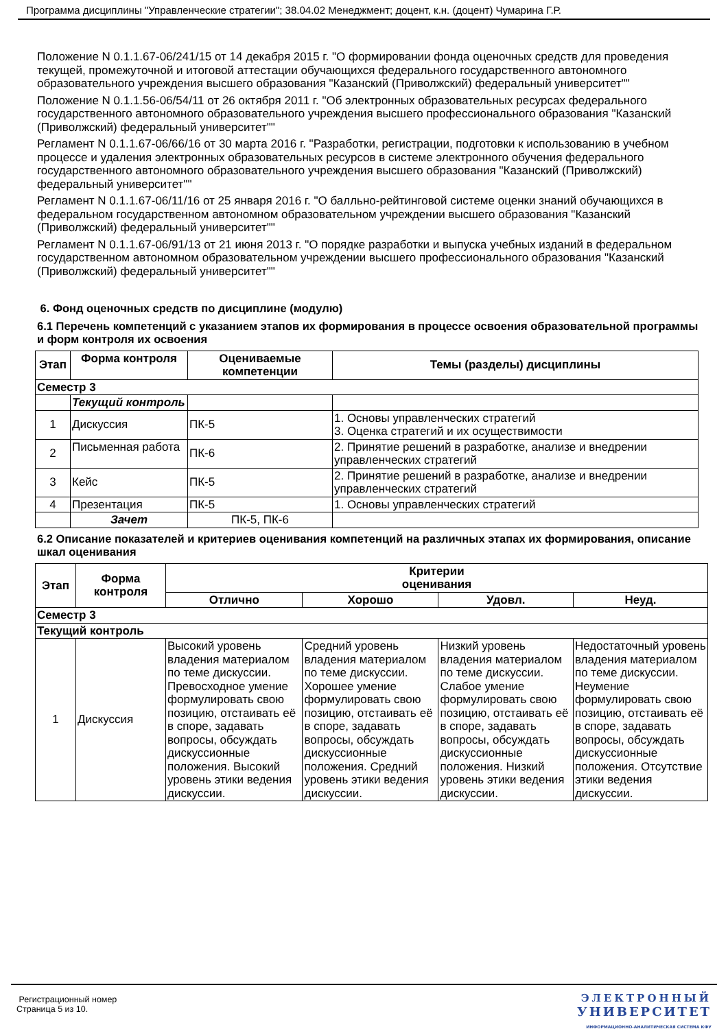Программа дисциплины "Управленческие стратегии"; 38.04.02 Менеджмент; доцент, к.н. (доцент) Чумарина Г.Р.
Положение N 0.1.1.67-06/241/15 от 14 декабря 2015 г. "О формировании фонда оценочных средств для проведения текущей, промежуточной и итоговой аттестации обучающихся федерального государственного автономного образовательного учреждения высшего образования "Казанский (Приволжский) федеральный университет""
Положение N 0.1.1.56-06/54/11 от 26 октября 2011 г. "Об электронных образовательных ресурсах федерального государственного автономного образовательного учреждения высшего профессионального образования "Казанский (Приволжский) федеральный университет""
Регламент N 0.1.1.67-06/66/16 от 30 марта 2016 г. "Разработки, регистрации, подготовки к использованию в учебном процессе и удаления электронных образовательных ресурсов в системе электронного обучения федерального государственного автономного образовательного учреждения высшего образования "Казанский (Приволжский) федеральный университет""
Регламент N 0.1.1.67-06/11/16 от 25 января 2016 г. "О балльно-рейтинговой системе оценки знаний обучающихся в федеральном государственном автономном образовательном учреждении высшего образования "Казанский (Приволжский) федеральный университет""
Регламент N 0.1.1.67-06/91/13 от 21 июня 2013 г. "О порядке разработки и выпуска учебных изданий в федеральном государственном автономном образовательном учреждении высшего профессионального образования "Казанский (Приволжский) федеральный университет""
6. Фонд оценочных средств по дисциплине (модулю)
6.1 Перечень компетенций с указанием этапов их формирования в процессе освоения образовательной программы и форм контроля их освоения
| Этап | Форма контроля | Оцениваемые компетенции | Темы (разделы) дисциплины |
| --- | --- | --- | --- |
| Семестр 3 | | | |
| | Текущий контроль | | |
| 1 | Дискуссия | ПК-5 | 1. Основы управленческих стратегий 3. Оценка стратегий и их осуществимости |
| 2 | Письменная работа | ПК-6 | 2. Принятие решений в разработке, анализе и внедрении управленческих стратегий |
| 3 | Кейс | ПК-5 | 2. Принятие решений в разработке, анализе и внедрении управленческих стратегий |
| 4 | Презентация | ПК-5 | 1. Основы управленческих стратегий |
| | Зачет | ПК-5, ПК-6 | |
6.2 Описание показателей и критериев оценивания компетенций на различных этапах их формирования, описание шкал оценивания
| Этап | Форма контроля | Критерии оценивания | | | |
| --- | --- | --- | --- | --- | --- |
| | | Отлично | Хорошо | Удовл. | Неуд. |
| Семестр 3 | | | | | |
| Текущий контроль | | | | | |
| 1 | Дискуссия | Высокий уровень владения материалом по теме дискуссии. Превосходное умение формулировать свою позицию, отстаивать её в споре, задавать вопросы, обсуждать дискуссионные положения. Высокий уровень этики ведения дискуссии. | Средний уровень владения материалом по теме дискуссии. Хорошее умение формулировать свою позицию, отстаивать её в споре, задавать вопросы, обсуждать дискуссионные положения. Средний уровень этики ведения дискуссии. | Низкий уровень владения материалом по теме дискуссии. Слабое умение формулировать свою позицию, отстаивать её в споре, задавать вопросы, обсуждать дискуссионные положения. Низкий уровень этики ведения дискуссии. | Недостаточный уровень владения материалом по теме дискуссии. Неумение формулировать свою позицию, отстаивать её в споре, задавать вопросы, обсуждать дискуссионные положения. Отсутствие этики ведения дискуссии. |
Регистрационный номер
Страница 5 из 10.
ЭЛЕКТРОННЫЙ
УНИВЕРСИТЕТ
ИНФОРМАЦИОННО-АНАЛИТИЧЕСКАЯ СИСТЕМА КФУ